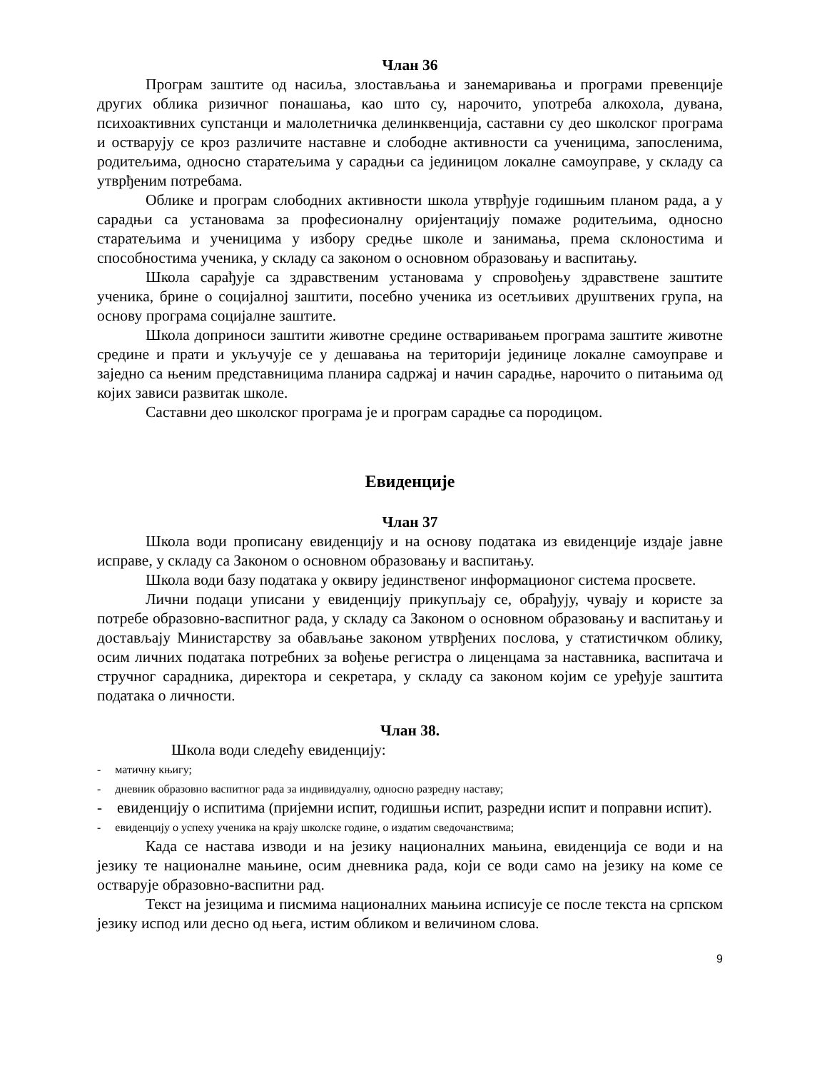Члан 36
Програм заштите од насиља, злостављања и занемаривања и програми превенције других облика ризичног понашања, као што су, нарочито, употреба алкохола, дувана, психоактивних супстанци и малолетничка делинквенција, саставни су део школског програма и остварују се кроз различите наставне и слободне активности са ученицима, запосленима, родитељима, односно старатељима у сарадњи са јединицом локалне самоуправе, у складу са утврђеним потребама.
Облике и програм слободних активности школа утврђује годишњим планом рада, а у сарадњи са установама за професионалну оријентацију помаже родитељима, односно старатељима и ученицима у избору средње школе и занимања, према склоностима и способностима ученика, у складу са законом о основном образовању и васпитању.
Школа сарађује са здравственим установама у спровођењу здравствене заштите ученика, брине о социјалној заштити, посебно ученика из осетљивих друштвених група, на основу програма социјалне заштите.
Школа доприноси заштити животне средине остваривањем програма заштите животне средине и прати и укључује се у дешавања на територији јединице локалне самоуправе и заједно са њеним представницима планира садржај и начин сарадње, нарочито о питањима од којих зависи развитак школе.
Саставни део школског програма је и програм сарадње са породицом.
Евиденције
Члан 37
Школа води прописану евиденцију и на основу података из евиденције издаје јавне исправе, у складу са Законом о основном образовању и васпитању.
Школа води базу података у оквиру јединственог информационог система просвете.
Лични подаци уписани у евиденцију прикупљају се, обрађују, чувају и користе за потребе образовно-васпитног рада, у складу са Законом о основном образовању и васпитању и достављају Министарству за обављање законом утврђених послова, у статистичком облику, осим личних података потребних за вођење регистра о лиценцама за наставника, васпитача и стручног сарадника, директора и секретара, у складу са законом којим се уређује заштита података о личности.
Члан 38.
Школа води следећу евиденцију:
- матичну књигу;
- дневник образовно васпитног рада за индивидуалну, односно разредну наставу;
- евиденцију о испитима (пријемни испит, годишњи испит, разредни испит и поправни испит).
- евиденцију о успеху ученика на крају школске године, о издатим сведочанствима;
Када се настава изводи и на језику националних мањина, евиденција се води и на језику те националне мањине, осим дневника рада, који се води само на језику на коме се остварује образовно-васпитни рад.
Текст на језицима и писмима националних мањина исписује се после текста на српском језику испод или десно од њега, истим обликом и величином слова.
9